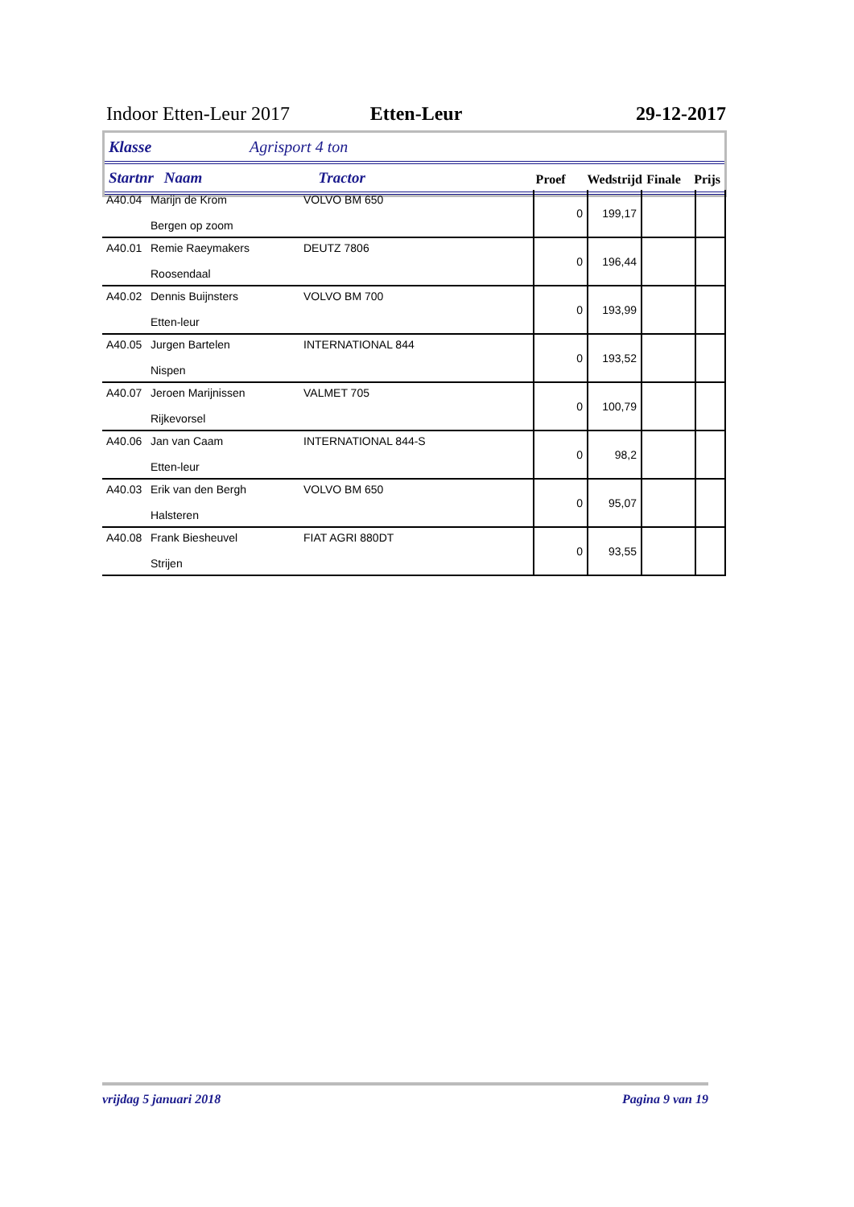Indoor Etten-Leur 2017 Etten-Leur 29-12-2017
Klasse Agrisport 4 ton
Startnr Naam Tractor Proef Wedstrijd Finale Prijs
| A40.04 | Marijn de Krom Bergen op zoom | VOLVO BM 650 | 0 | 199,17 | | |
| A40.01 | Remie Raeymakers Roosendaal | DEUTZ 7806 | 0 | 196,44 | | |
| A40.02 | Dennis Buijnsters Etten-leur | VOLVO BM 700 | 0 | 193,99 | | |
| A40.05 | Jurgen Bartelen Nispen | INTERNATIONAL 844 | 0 | 193,52 | | |
| A40.07 | Jeroen Marijnissen Rijkevorsel | VALMET 705 | 0 | 100,79 | | |
| A40.06 | Jan van Caam Etten-leur | INTERNATIONAL 844-S | 0 | 98,2 | | |
| A40.03 | Erik van den Bergh Halsteren | VOLVO BM 650 | 0 | 95,07 | | |
| A40.08 | Frank Biesheuvel Strijen | FIAT AGRI 880DT | 0 | 93,55 | | |
vrijdag 5 januari 2018 Pagina 9 van 19